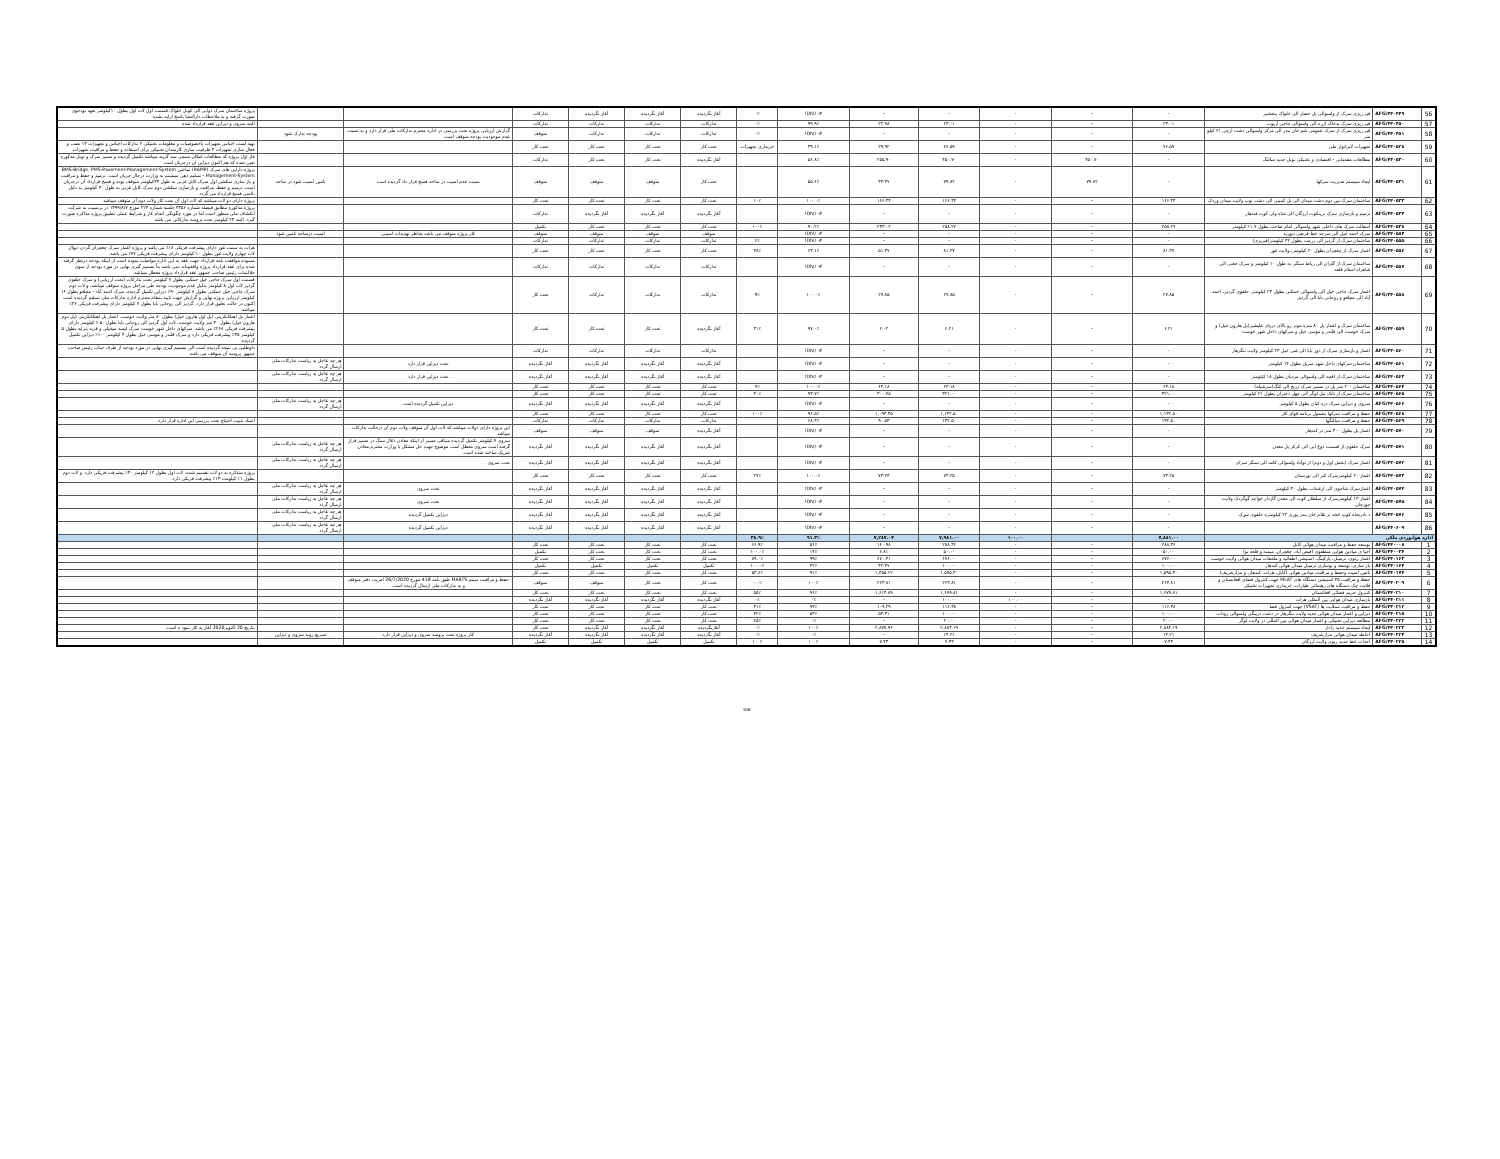| 56 | AFG/۴۴۰۴۴۹ | قیر ریزی سرک از ولسوالی پل حصار الی خلواک پنجشیر | - | - | - | - | - | #DIV/۰! | ۰٪ | آغاز نگردیده | آغاز نگردیده | آغاز نگردیده | تدارکات | | | پروژه ساختمان سرک دوابی الی کوتل خلواک قسمت اول لات اول بطول ۱۰کیلومتر تعهد بودجوی صورت گرفته و به ملاحظات دارالنشا پاسخ ارایه نشده |
| 57 | AFG/۴۴۰۴۵۰ | قیر ریزی سرک بدخاک ازره الی ولسوالی جاجی آریوب | ۲۳.۰۱ | - | - | ۲۳.۰۱ | ۲۲.۹۸ | ۹۹.۹٪ | ۰٪ | تدارکات | تدارکات | تدارکات | تدارکات | | | البته سروی و دیزاین عقد قرارداد شده |
| 58 | AFG/۴۴۰۴۵۱ | قیر ریزی سرک از سرک عمومی شیرخان بندر الی مرکز ولسوالی دشت ارچی ۲۱ کیلو متر | - | - | - | - | - | #DIV/۰! | ۰٪ | تدارکات | تدارکات | تدارکات | متوقف | گزارش ارزیابی پروژه تحت بررسی در اداره محترم تدارکات ملی قرار دارد و به نسبت عدم موجودیت بودجه متوقف است | بودجه تدارک شود | |
| 59 | AFG/۴۴۰۵۲۸ | تجهیزات لابراتوار ملی | ۷۶.۵۹ | - | - | ۷۶.۵۹ | ۲۹.۹۲ | ۳۹.۱٪ | خریداری تجهیزات | تحت کار | تحت کار | تحت کار | تحت کار | | | تهیه لست اجناس تجهیزات باخصوصیات و معلومات تخنیکی ۲ تدارکات اجناس و تجهیزات ۱۳ نصب و فعال سازی تجهیزات ۴ ظرفیت سازی کارمندان تخنیکی برای استفاده و حفظ و مراقبت تجهیزات |
| 60 | AFG/۴۴۰۵۳۰ | مطالعات مقدماتی - اقتصادی و تخنیکی تونل جدید سالنگ | - | ۴۵۰.۷۰ | - | ۴۵۰.۷۰ | ۲۵۵.۹۰ | ۵۶.۸٪ | | آغاز نگردیده | تحت کار | تحت کار | تدارکات | | | فاز اول پروژه که مطالعات امکان سنجی سه گزینه میباشد تکمیل گردیده و مسیر سرک و تونل مذکوره تعین شده که هم اکنون دیزاین ان درجریان است |
| 61 | AFG/۴۴۰۵۳۱ | ایجاد سیستم مدیریت سرکها | - | ۷۹.۸۲ | - | ۷۹.۸۲ | ۴۴.۳۷ | ۵۵.۶٪ | | تحت کار | متوقف | متوقف | متوقف | نسبت عدم امنیت در ساحه فسخ قرار داد گردیده است | تامین امنیت شود در ساحه | پروژه دارایی های سرک (RAMP) ساختن BMS-Bridge, PMS-Pavement-Management-System - Management-System تسلیم دهی سیستم به وزارت درحال جریان است. ترمیم و حفظ و مراقبت و باز سازی سکشن اول سرک کابل غزنی به طول ۳۴کیلومتر متوقف بوده و فسخ قرارداد آن درجریان است. ترمیم و حفظ، مراقبت و بازسازی سکشن دوم سرک کابل غزنی به طول ۴۰ کیلومتر به دلیل ناامنی فسخ قرارداد می گردد |
| 62 | AFG/۴۴۰۵۳۳ | ساختمان سرک بین دوم دشت میدان الی پل کمیتی الی دشت توپ ولایت میدان وردک | ۱۶۶.۳۴ | - | - | ۱۶۶.۳۴ | ۱۶۶.۳۴ | ۱۰۰.۰٪ | ۱۰٪ | تحت کار | تحت کار | تحت کار | تحت کار | | | پروژه دارای دو لات میباشد که لات اول آن تحت کار ولات دوم آن متوقف میباشد |
| 63 | AFG/۴۴۰۵۳۴ | ترمیم و بازسازی سرک ترینکوت ارزگان الی شاه ولی کوت قندهار | - | - | - | - | - | #DIV/۰! | | آغاز نگردیده | آغاز نگردیده | آغاز نگردیده | تدارکات | | | پروژه مذکوره مطابق فیصله شماره ۴۳۵۶ جلسه شماره ۲۲۴ مورخ ۱۳۹۹/۸/۷ در برنسیب به شرکت انکشاف ملی منظور است اما در مورد چگونگی انجام کار و شرایط عملی تطبیق پروژه مذاکره صورت گیرد. البته ۲۴ کیلومتر تحت پروسه تدارکاتی می باشد |
| 64 | AFG/۴۴۰۵۳۸ | اسفالت سرک های داخلی شهر ولسوالی امام صاحب بطول ۱۱.۷ کیلومتر | ۲۵۸.۲۷ | - | - | ۲۵۸.۲۷ | ۲۳۳.۰۲ | ۹۰.۲٪ | ۱۰۰٪ | تحت کار | تحت کار | تحت کار | تکمیل | | | |
| 65 | AFG/۴۴۰۵۵۴ | سرک احمد خیل الی سرحد خط فرضی دیورند | - | - | - | - | - | #DIV/۰! | | متوقف | متوقف | متوقف | متوقف | کار پروژه متوقف می باشد بخاطر تهدیدات امنیتی | امنیت درساحه تامین شود | |
| 66 | AFG/۴۴۰۵۵۵ | ساختمان سرک از گردیز الی زرمت بطول ۴۲ کیلومتر(قیریزی) | - | - | - | - | - | #DIV/۰! | ۶٪ | تدارکات | تدارکات | تدارکات | تدارکات | | | |
| 67 | AFG/۴۴۰۵۵۶ | اعمار سرک از چغچران بطول ۲۰ کیلومتر، ولایت غور | ۸۱.۳۷ | - | - | ۸۱.۳۷ | ۵۱.۳۷ | ۶۳.۱٪ | ۴۸٪ | تحت کار | تحت کار | تحت کار | تحت کار | | | هرات به سمت غور دارای پیشرفت فزیکی ۱۸٪ می باشد و پروژه اعمار سرک چغچران گردن دیوال لات چهارم ولایت غور بطول ۱۰ کیلومتر دارای پیشرفت فزیکی ۷۷٪ می باشد. |
| 68 | AFG/۴۴۰۵۵۷ | ساختمان سرک از گلران الی رباط سنگی به طول ۱۰ کیلومتر و سرک جغتی الی شاهراه اسلام قلعه | - | - | - | - | - | #DIV/۰! | | تدارکات | تدارکات | تدارکات | تدارکات | | | مسوده موافقت نامه قرارداد جهت عقد به این اداره مواصلت نموده است از اینکه بودجه درنظر گرفته شده برای عقد قرارداد پروژه واقعبینانه نمی باشد بناً تصمیم گیری نهایی در مورد بودجه از سوی جلالتماب رئیس صاحب جمهور عقد قرارداد پروژه معطل میباشد. |
| 69 | AFG/۴۴۰۵۵۸ | اعمار سرک جاجی خیل الی ولسوالی حمکنی بطول ۲۳ کیلومتر، حلقوی گردیز، احمد آباد الی مچلغو و روحانی بابا الی گردیز | ۲۷.۸۵ | - | - | ۲۷.۸۵ | ۲۷.۸۵ | ۱۰۰.۰٪ | ۹٪ | تدارکات | تدارکات | تدارکات | تحت کار | | | قسمت اول سرک جاجی خیل حمکنی بطول ۷ کیلومتر تحت تدارکات (تحت ارزیابی) و سرک حلقوی گردیز لات اول ۸ کیلومتر بدلیل عدم موجودیت بودجه طی مراحل پروژه متوقف میباشد، و لات دوم سرک جاجی خیل حمکنی بطول ۸ کیلومتر ۹۰٪ دیزاین تکمیل گردیده، سرک احمد آباد - مچلغو بطول ۱۶ کیلومتر ارزیابی پروژه نهایی و گزارش جهت تایید بمقام محترم اداره تدارکات ملی تسلیم گردیده است اکنون در حالت تعلیق قرار دارد. گردیز الی روحانی بابا بطول ۷ کیلومتر دارای پیشرفت فزیکی ۲۷٪ میباشد. |
| 70 | AFG/۴۴۰۵۵۹ | ساختمان سرک و اعمار پل ۸۰ متره موتر رو بالای دریای علیشیر(پل هارون خیل) و سرک خوست الی قلندر و موسی خیل و سرکهای داخل شهر خوست | ۶.۲۱ | - | - | ۶.۲۱ | ۶.۰۲ | ۹۷.۰٪ | ۳۱٪ | آغاز نگردیده | تحت کار | تحت کار | تحت کار | | | اعمار پل اهنکانکریتی (پل اول هارون خیل) بطول ۸۰ متر ولایت خوست. اعمار پل اهنکانکریتی (پل دوم هارون خیل) بطول ۴۰ متر ولایت خوست. لات اول گردیز الی روحانی بابا بطول ۶.۵۰ کیلومتر دارای پیشرفت فزیکی ۲۶۸٪ می باشد. سرکهای داخل شهر خوست سرک لیسه میخیلی و قریه پنرایه بطول ۵ کیلومتر ۳۵٪ پیشرفت فزیکی دارد و سرک قلندر و موسی خیل بطول ۴ کیلومتر ۱۰۰٪ دیزاین تکمیل گردیده. |
| 71 | AFG/۴۴۰۵۶۰ | اعمار و بازسازی سرک از دور بابا الی غنی خیل ۲۳ کیلومتر ولایت ننگرهار | - | - | - | - | - | #DIV/۰! | | تدارکات | تدارکات | تدارکات | تدارکات | | | داوطلبی بی نتیجه گردیده است الی تصمیم گیری نهایی در مورد بودجه از طرف جناب رئیس صاحب جمهور پروسه آن متوقف می باشد. |
| 72 | AFG/۴۴۰۵۶۱ | ساختمان سرکهای داخل شهر سرپل بطول ۱۴ کیلومتر | - | - | - | - | - | #DIV/۰! | | آغاز نگردیده | آغاز نگردیده | آغاز نگردیده | آغاز نگردیده | تحت دیزاین قرار دارد | هر چه عاجل به ریاست تدارکات ملی ارسال گردد | |
| 73 | AFG/۴۴۰۵۶۳ | ساختمان سرک از اقچه الی ولسوالی مردیان بطول ۱۸ کیلومتر | - | - | - | - | - | #DIV/۰! | | آغاز نگردیده | آغاز نگردیده | آغاز نگردیده | آغاز نگردیده | تحت دیزاین قرار دارد | هر چه عاجل به ریاست تدارکات ملی ارسال گردد | |
| 74 | AFG/۴۴۰۵۶۴ | ساختمان ۲۰۰ متر پل در مسیر سرک زرنج الی کنگ(سرشیله) | ۶۳.۱۸ | - | - | ۶۳.۱۸ | ۶۳.۱۸ | ۱۰۰.۰٪ | ۷٪ | تحت کار | تحت کار | تحت کار | تحت کار | | | |
| 75 | AFG/۴۴۰۵۶۵ | ساختمان سرک از تانک تیل لوگر الی چهل دختران بطول ۲۱ کیلومتر | ۳۲۱.۰۰ | - | - | ۳۲۱.۰۰ | ۳۰۰.۷۵ | ۹۳.۷٪ | ۳۰٪ | تحت کار | تحت کار | تحت کار | تحت کار | | | |
| 76 | AFG/۴۴۰۵۶۶ | سروی و دیزاین سرک دره کیان بطول ۵ کیلومتر | - | - | - | - | - | #DIV/۰! | | آغاز نگردیده | آغاز نگردیده | آغاز نگردیده | آغاز نگردیده | دیزاین تکمیل گردیده است | هر چه عاجل به ریاست تدارکات ملی ارسال گردد | |
| 77 | AFG/۴۴۰۵۶۸ | حفظ و مراقبت سرکها بشمول برنامه قوای کار | ۱,۱۳۲.۵۰ | - | - | ۱,۱۳۲.۵۰ | ۱,۰۹۳.۳۵ | ۹۶.۵٪ | ۱۰۰٪ | تحت کار | تحت کار | تحت کار | تحت کار | | | |
| 78 | AFG/۴۴۰۵۶۹ | حفظ و مراقبت سالنگها | ۱۳۲.۵۰ | - | - | ۱۳۲.۵۰ | ۹۰.۵۳ | ۶۸.۳٪ | | تدارکات | تدارکات | تدارکات | تدارکات | | | اسناد تثبیت احتیاج تحت بررسی این اداره قرار دارد. |
| 79 | AFG/۴۴۰۵۷۰ | اعمار پل بطول ۳۰۰ متر در کندهار | - | - | - | - | - | #DIV/۰! | | آغاز نگردیده | متوقف | متوقف | متوقف | این پروژه دارای دولات میباشد که لات اول آن متوقف ولات دوم آن درحالت تدارکات میباشد | | |
| 80 | AFG/۴۴۰۵۷۱ | سرک حلقوی از قسمت دوغ ابی الی کرکر پل معدن | - | - | - | - | - | #DIV/۰! | | آغاز نگردیده | آغاز نگردیده | آغاز نگردیده | آغاز نگردیده | سروی ۷ کیلومتر تکمیل گردیده متباقی مسیر از اینکه معادن ذغال سنگ در مسیر قرار گرفته است سروی معطل است موضوع جهت حل مشکل با وزارت محترم معادن شریک ساخته شده است. | هر چه عاجل به ریاست تدارکات ملی ارسال گردد | |
| 81 | AFG/۴۴۰۵۷۲ | اعمار سرک (بخش اول و دوم) از نوآباد ولسوالی کامه الی سنگر سرای | - | - | - | - | - | #DIV/۰! | | آغاز نگردیده | آغاز نگردیده | آغاز نگردیده | آغاز نگردیده | تحت سروی | هر چه عاجل به ریاست تدارکات ملی ارسال گردد | |
| 82 | AFG/۴۴۰۵۷۳ | اعمار ۲۰ کیلومترسرک کنر الی نورستان | ۷۳.۲۵ | - | - | ۷۳.۲۵ | ۷۳.۲۴ | ۱۰۰.۰٪ | ۲۷٪ | تحت کار | تحت کار | تحت کار | تحت کار | | | پروژه متذکره به دو لات تقسیم شده، لات اول بطول ۱۲ کیلومتر ۴۰٪ پیشرفت فزیکی دارد. و لات دوم بطول ۱۱ کیلومت ۱۳٪ پیشرفت فزیکی دارد. |
| 83 | AFG/۴۴۰۵۷۴ | اعمارسرک شاجوی الی ارغنداب بطول ۳۰ کیلومتر | - | - | - | - | - | #DIV/۰! | | آغاز نگردیده | آغاز نگردیده | آغاز نگردیده | آغاز نگردیده | تحت سروی | هر چه عاجل به ریاست تدارکات ملی ارسال گردد | |
| 84 | AFG/۴۴۰۵۷۵ | اعمار ۱۳ کیلومترسرک از سلطان کوت الی معدن گازدار خواجه گوگردک ولایت جوزجان | - | - | - | - | - | #DIV/۰! | | آغاز نگردیده | آغاز نگردیده | آغاز نگردیده | آغاز نگردیده | تحت سروی | هر چه عاجل به ریاست تدارکات ملی ارسال گردد | |
| 85 | AFG/۴۴۰۵۷۶ | د نادرشاه کوټ څخه تر غلام خان بندر پوری ۲۲ کیلومتره حلقوی سړک | - | - | - | - | - | #DIV/۰! | | آغاز نگردیده | آغاز نگردیده | آغاز نگردیده | آغاز نگردیده | دیزاین تکمیل گردیده | هر چه عاجل به ریاست تدارکات ملی ارسال گردد | |
| 86 | AFG/۴۴۰۶۰۹ | | - | - | - | - | - | #DIV/۰! | | آغاز نگردیده | آغاز نگردیده | آغاز نگردیده | آغاز نگردیده | دیزاین تکمیل گردیده | هر چه عاجل به ریاست تدارکات ملی ارسال گردد | |
| اداره هوانوردی ملکی | | | ۷,۸۸۱.۰۰ | | ۱۰۰.۰۰ | ۷,۹۸۱.۰۰ | ۷,۲۸۷.۰۴ | ۹۱.۳٪ | ۳۸.۹٪ | | | | | | | |
| 1 | AFG/۴۴۰۰۰۸ | توسعه حفظ و مراقبت میدان هوائی کابل | ۲۸۸.۳۶ | - | - | ۲۸۸.۳۶ | ۱۶۰.۹۸ | ۵۶٪ | ۶۶.۹٪ | تحت کار | تحت کار | تحت کار | تحت کار | | | |
| 2 | AFG/۴۴۰۰۳۴ | احیا ی میادین هوایی منطقوی (فیض آباد، چغچران، میمنه و قلعه نو) | ۵۰.۰۰ | - | - | ۵۰.۰۰ | ۶.۸۱ | ۱۴٪ | ۱۰۰.۰٪ | تحت کار | تحت کار | تحت کار | تکمیل | | | |
| 3 | AFG/۴۴۰۱۶۳ | اعمار رنوی، ترمینل، پارکینگ، استیشن اطفائیه و ملحقات میدان هوائی ولایت خوست | ۶۷۶.۰۰ | - | - | ۶۷۶.۰۰ | ۶۷۰.۴۱ | ۹۹٪ | ۸۹.۰٪ | تحت کار | تحت کار | تحت کار | تحت کار | | | |
| 4 | AFG/۴۴۰۱۶۴ | باز سازی، توسعه و نوسازی ترمینل میدان هوائی کندهار | ۱۰۰.۰۰ | - | - | ۱۰۰.۰۰ | ۴۲.۴۷ | ۴۲٪ | ۱۰۰.۰٪ | تکمیل | تکمیل | تکمیل | تکمیل | | | |
| 5 | AFG/۴۴۰۱۷۴ | تامین امنیت وحفظ و مراقبت میادین هوائی (کابل، هرات، کندهار، و مزارشریف) | ۱,۵۹۵.۳۰ | - | - | ۱,۵۹۵.۳۰ | ۱,۴۵۵.۶۲ | ۹۱٪ | ۵۳.۶٪ | تحت کار | تحت کار | تحت کار | تحت کار | | | |
| 6 | AFG/۴۴۰۲۰۹ | حفظ و مراقبت ۳۵ استیشن دستگاه های MLAT جهت کنترول فضای افغانستان و فلایت چک دستگاه های رهنمائی طیارات، خریداری تجهیزات تخنیکی | ۲۶۳.۸۱ | - | - | ۲۶۳.۸۱ | ۲۶۳.۸۱ | ۱۰۰٪ | ۰.۰٪ | تحت کار | تحت کار | متوقف | متوقف | حفظ و مراقبت سیتم MARTS طبق نامه 418 مورخ 26/7/2020 امریت دفتر متوقف و به تدارکات ملی ارسال گردیده است. | | |
| 7 | AFG/۴۴۰۲۱۰ | کنترول حریم فضائی افغانستان | ۱,۶۷۹.۸۱ | - | - | ۱,۶۷۹.۸۱ | ۱,۶۱۴.۸۹ | ۹۶٪ | ۵۵٪ | تحت کار | تحت کار | تحت کار | تحت کار | | | |
| 8 | AFG/۴۴۰۲۱۱ | بازسازی میدان هوایی بین المللی هرات | - | - | ۱۰۰.۰۰ | ۱۰۰.۰۰ | - | ۰٪ | ۰٪ | آغاز نگردیده | آغاز نگردیده | آغاز نگردیده | آغاز نگردیده | | | |
| 9 | AFG/۴۴۰۲۱۲ | حفظ و مراقبت ستلایت ها (VSAT) جهت کنترول فضا | ۱۱۶.۳۸ | - | - | ۱۱۶.۳۸ | ۱۰۹.۲۹ | ۹۴٪ | ۳۱٪ | تحت کار | تحت کار | تحت کار | تحت کار | | | |
| 10 | AFG/۴۴۰۲۱۵ | دیزاین و اعمار میدان هوائی جدید ولایت ننگرهار در دشت درینگی ولسوالی رودات | ۱۰۰.۰۰ | - | - | ۱۰۰.۰۰ | ۵۳.۳۱ | ۵۳٪ | ۴۲٪ | تحت کار | تحت کار | تحت کار | تحت کار | | | |
| 11 | AFG/۴۴۰۲۲۲ | مطالعه دیزاین تخنیکی و اعمار میدان هوائی بین المللی در ولایت لوگر | ۲۰.۰۰ | - | - | ۲۰.۰۰ | - | ۰٪ | ۲۵٪ | تحت کار | تحت کار | تحت کار | تحت کار | | | |
| 12 | AFG/۴۴۰۲۲۳ | ایجاد سیستم جدید رادار | ۲,۸۸۳.۱۹ | - | - | ۲,۸۸۳.۱۹ | ۲,۸۷۷.۹۶ | ۱۰۰٪ | ۰٪ | آغازنگردیده | آغاز نگردیده | آغاز نگردیده | تحت کار | | | بتاریخ 20 اکتوبر2020 آغاز به کار نمود ه است. |
| 13 | AFG/۴۴۰۲۲۴ | احاطه میدان هوائی مزارشریف | ۱۴.۲۱ | - | - | ۱۴.۲۱ | - | ۰٪ | ۰٪ | آغاز نگردیده | آغاز نگردیده | آغاز نگردیده | آغاز نگردیده | کار پروژه تحت پروسه سروی و دیزاین قرار دارد | تسریع روند سروی و دیزاین | |
| 14 | AFG/۴۴۰۲۲۵ | احداث خط جدید رنوی ولایت ارزگان | ۷.۴۳ | - | - | ۷.۴۳ | ۷.۴۳ | ۱۰۰٪ | ۱۰۰٪ | تکمیل | تکمیل | تکمیل | تکمیل | | | |
106